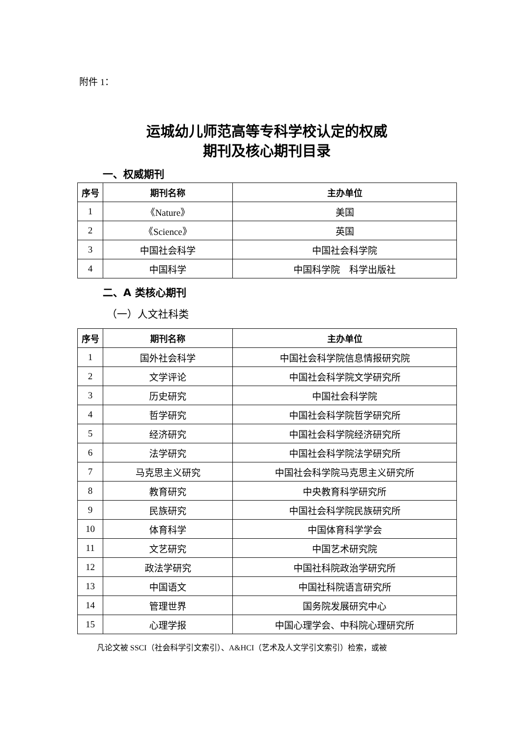附件 1：
运城幼儿师范高等专科学校认定的权威
期刊及核心期刊目录
一、权威期刊
| 序号 | 期刊名称 | 主办单位 |
| --- | --- | --- |
| 1 | 《Nature》 | 美国 |
| 2 | 《Science》 | 英国 |
| 3 | 中国社会科学 | 中国社会科学院 |
| 4 | 中国科学 | 中国科学院 科学出版社 |
二、A 类核心期刊
（一）人文社科类
| 序号 | 期刊名称 | 主办单位 |
| --- | --- | --- |
| 1 | 国外社会科学 | 中国社会科学院信息情报研究院 |
| 2 | 文学评论 | 中国社会科学院文学研究所 |
| 3 | 历史研究 | 中国社会科学院 |
| 4 | 哲学研究 | 中国社会科学院哲学研究所 |
| 5 | 经济研究 | 中国社会科学院经济研究所 |
| 6 | 法学研究 | 中国社会科学院法学研究所 |
| 7 | 马克思主义研究 | 中国社会科学院马克思主义研究所 |
| 8 | 教育研究 | 中央教育科学研究所 |
| 9 | 民族研究 | 中国社会科学院民族研究所 |
| 10 | 体育科学 | 中国体育科学学会 |
| 11 | 文艺研究 | 中国艺术研究院 |
| 12 | 政法学研究 | 中国社科院政治学研究所 |
| 13 | 中国语文 | 中国社科院语言研究所 |
| 14 | 管理世界 | 国务院发展研究中心 |
| 15 | 心理学报 | 中国心理学会、中科院心理研究所 |
凡论文被 SSCI（社会科学引文索引）、A&HCI（艺术及人文学引文索引）检索，或被